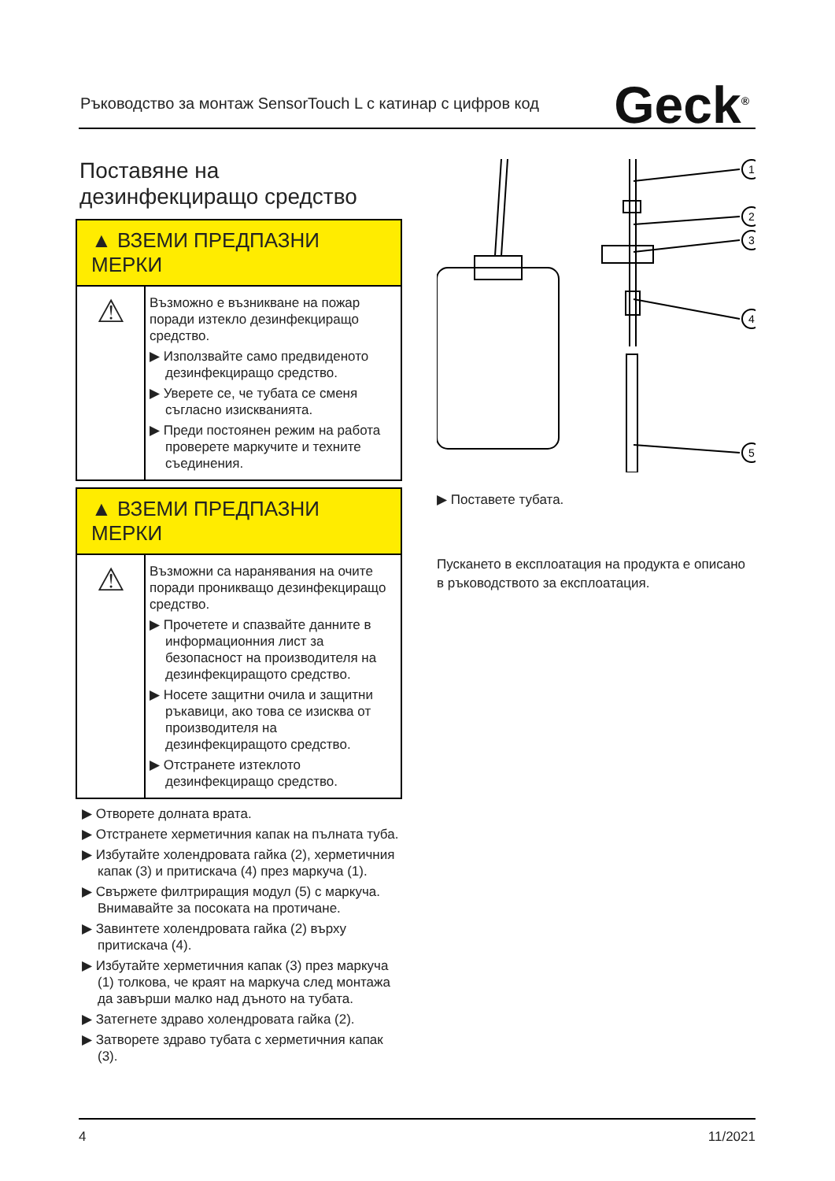Ръководство за монтаж SensorTouch L с катинар с цифров код Geck<sup>®</sup>
Поставяне на
дезинфекциращо средство
▲ ВЗЕМИ ПРЕДПАЗНИ МЕРКИ
⚠
Възможно е възникване на пожар поради изтекло дезинфекциращо средство.
▶ Използвайте само предвиденото дезинфекциращо средство.
▶ Уверете се, че тубата се сменя съгласно изискванията.
▶ Преди постоянен режим на работа проверете маркучите и техните съединения.
▲ ВЗЕМИ ПРЕДПАЗНИ МЕРКИ
⚠
Възможни са наранявания на очите поради проникващо дезинфекциращо средство.
▶ Прочетете и спазвайте данните в информационния лист за безопасност на производителя на дезинфекциращото средство.
▶ Носете защитни очила и защитни ръкавици, ако това се изисква от производителя на дезинфекциращото средство.
▶ Отстранете изтеклото дезинфекциращо средство.
▶ Отворете долната врата.
▶ Отстранете херметичния капак на пълната туба.
▶ Избутайте холендровата гайка (2), херметичния капак (3) и притискача (4) през маркуча (1).
▶ Свържете филтриращия модул (5) с маркуча. Внимавайте за посоката на протичане.
▶ Завинтете холендровата гайка (2) върху притискача (4).
▶ Избутайте херметичния капак (3) през маркуча (1) толкова, че краят на маркуча след монтажа да завърши малко над дъното на тубата.
▶ Затегнете здраво холендровата гайка (2).
▶ Затворете здраво тубата с херметичния капак (3).
1
2
3
4
5
▶ Поставете тубата.
Пускането в експлоатация на продукта е описано в ръководството за експлоатация.
4 11/2021